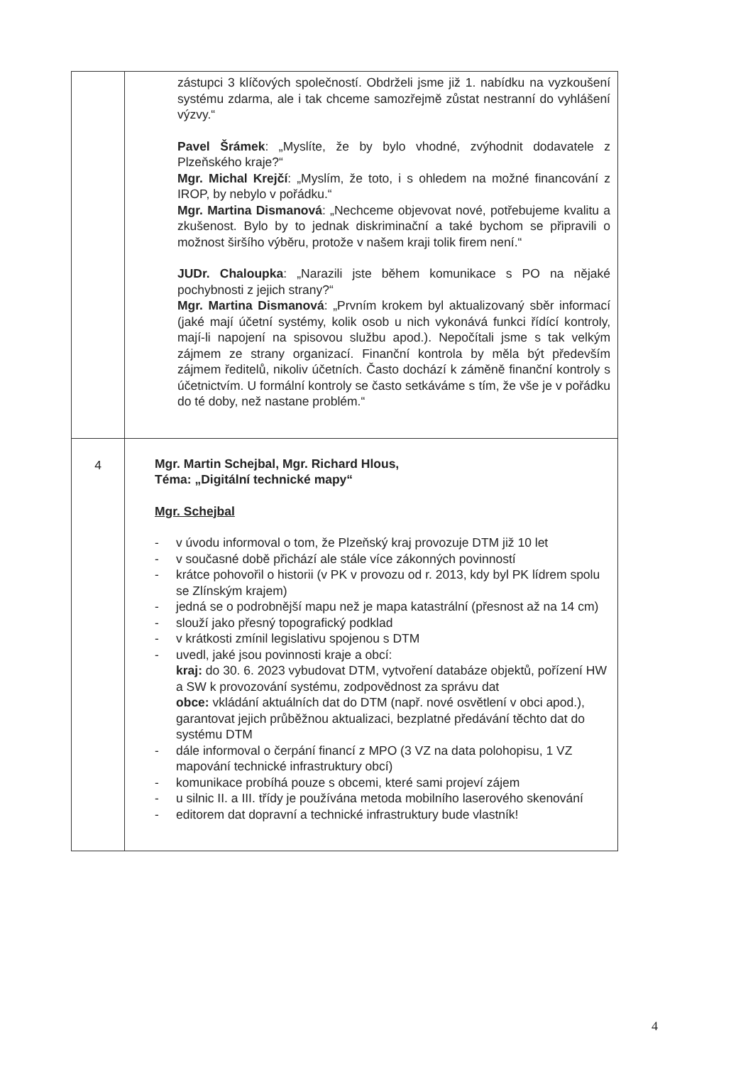| | zástupci 3 klíčových společností. Obdrželi jsme již 1. nabídku na vyzkoušení systému zdarma, ale i tak chceme samozřejmě zůstat nestranní do vyhlášení výzvy.“ Pavel Šrámek : „Myslíte, že by bylo vhodné, zvýhodnit dodavatele z Plzeňského kraje?“ Mgr. Michal Krejčí : „Myslím, že toto, i s ohledem na možné financování z IROP, by nebylo v pořádku.“ Mgr. Martina Dismanová : „Nechceme objevovat nové, potřebujeme kvalitu a zkušenost. Bylo by to jednak diskriminační a také bychom se připravili o možnost širšího výběru, protože v našem kraji tolik firem není.“ JUDr. Chaloupka : „Narazili jste během komunikace s PO na nějaké pochybnosti z jejich strany?“ Mgr. Martina Dismanová : „Prvním krokem byl aktualizovaný sběr informací (jaké mají účetní systémy, kolik osob u nich vykonává funkci řídící kontroly, mají-li napojení na spisovou službu apod.). Nepočítali jsme s tak velkým zájmem ze strany organizací. Finanční kontrola by měla být především zájmem ředitelů, nikoliv účetních. Často dochází k záměně finanční kontroly s účetnictvím. U formální kontroly se často setkáváme s tím, že vše je v pořádku do té doby, než nastane problém.“ |
| 4 | Mgr. Martin Schejbal, Mgr. Richard Hlous, Téma: „Digitální technické mapy“ Mgr. Schejbal - v úvodu informoval o tom, že Plzeňský kraj provozuje DTM již 10 let - v současné době přichází ale stále více zákonných povinností - krátce pohovořil o historii (v PK v provozu od r. 2013, kdy byl PK lídrem spolu se Zlínským krajem) - jedná se o podrobnější mapu než je mapa katastrální (přesnost až na 14 cm) - slouží jako přesný topografický podklad - v krátkosti zmínil legislativu spojenou s DTM - uvedl, jaké jsou povinnosti kraje a obcí: kraj: do 30. 6. 2023 vybudovat DTM, vytvoření databáze objektů, pořízení HW a SW k provozování systému, zodpovědnost za správu dat obce: vkládání aktuálních dat do DTM (např. nové osvětlení v obci apod.), garantovat jejich průběžnou aktualizaci, bezplatné předávání těchto dat do systému DTM - dále informoval o čerpání financí z MPO (3 VZ na data polohopisu, 1 VZ mapování technické infrastruktury obcí) - komunikace probíhá pouze s obcemi, které sami projeví zájem - u silnic II. a III. třídy je používána metoda mobilního laserového skenování - editorem dat dopravní a technické infrastruktury bude vlastník! |
4